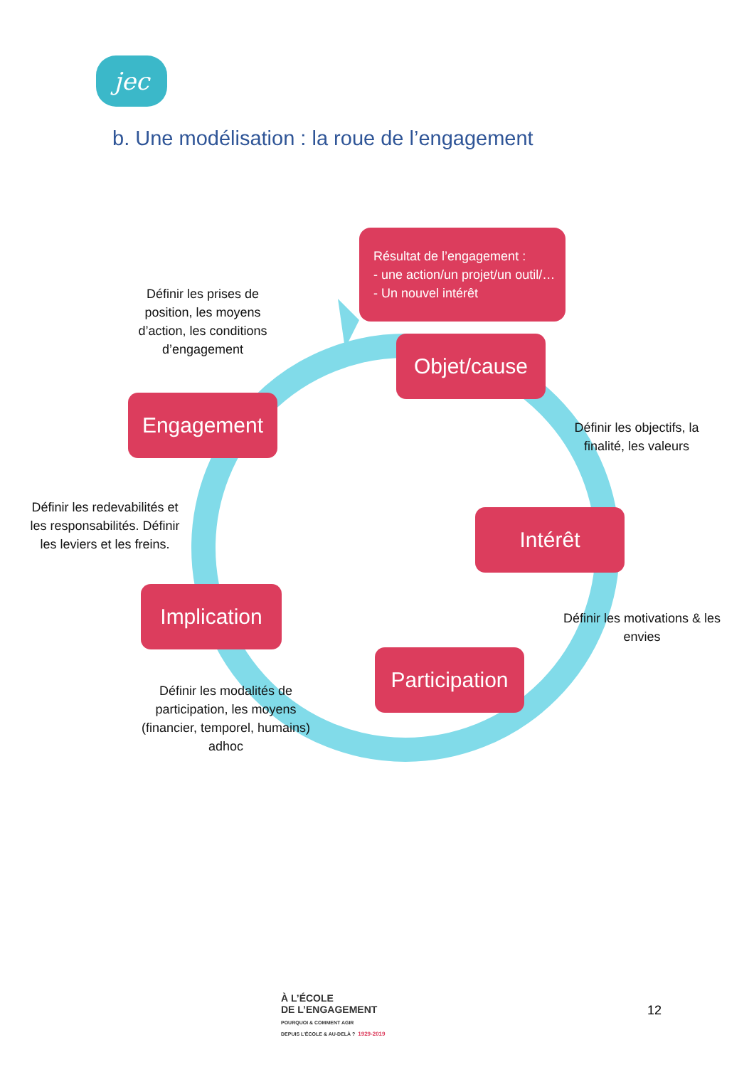jec
b. Une modélisation : la roue de l’engagement
Résultat de l’engagement :
- une action/un projet/un outil/…
- Un nouvel intérêt
Définir les prises de position, les moyens d’action, les conditions d’engagement
Objet/cause
Engagement
Définir les objectifs, la finalité, les valeurs
Définir les redevabilités et les responsabilités. Définir les leviers et les freins.
Intérêt
Implication
Définir les motivations & les envies
Participation
Définir les modalités de participation, les moyens (financier, temporel, humains) adhoc
À L’ÉCOLE
DE L’ENGAGEMENT
POURQUOI & COMMENT AGIR
DEPUIS L’ÉCOLE & AU-DELÀ ? 1929-2019
12